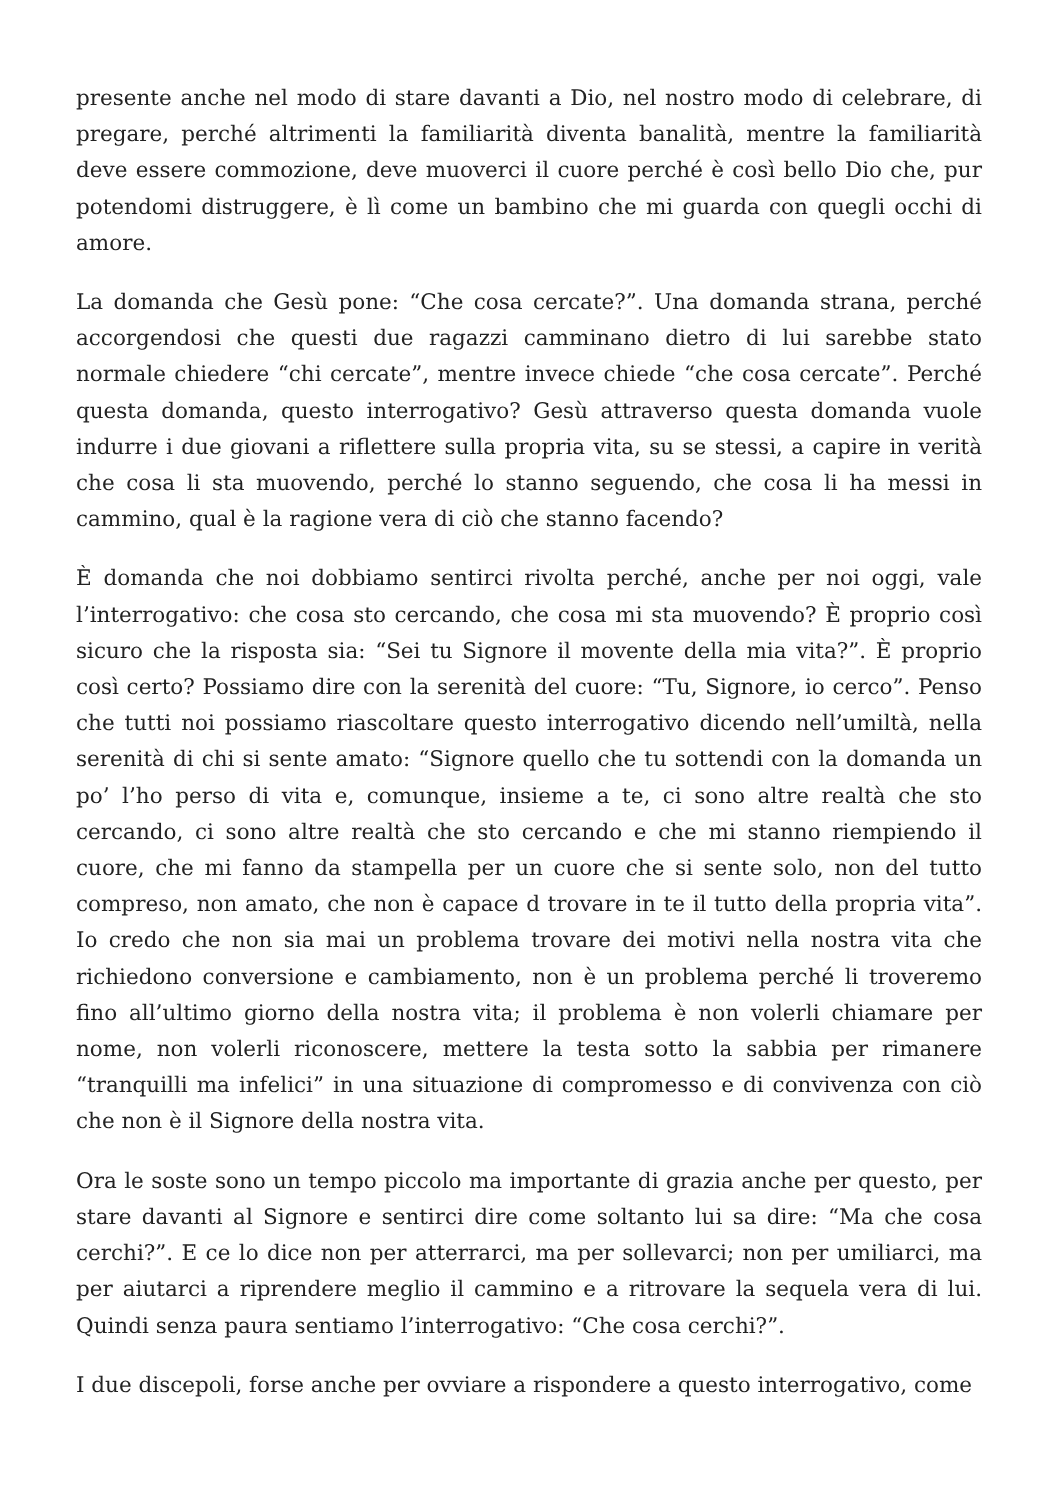presente anche nel modo di stare davanti a Dio, nel nostro modo di celebrare, di pregare, perché altrimenti la familiarità diventa banalità, mentre la familiarità deve essere commozione, deve muoverci il cuore perché è così bello Dio che, pur potendomi distruggere, è lì come un bambino che mi guarda con quegli occhi di amore.
La domanda che Gesù pone: “Che cosa cercate?”. Una domanda strana, perché accorgendosi che questi due ragazzi camminano dietro di lui sarebbe stato normale chiedere “chi cercate”, mentre invece chiede “che cosa cercate”. Perché questa domanda, questo interrogativo? Gesù attraverso questa domanda vuole indurre i due giovani a riflettere sulla propria vita, su se stessi, a capire in verità che cosa li sta muovendo, perché lo stanno seguendo, che cosa li ha messi in cammino, qual è la ragione vera di ciò che stanno facendo?
È domanda che noi dobbiamo sentirci rivolta perché, anche per noi oggi, vale l’interrogativo: che cosa sto cercando, che cosa mi sta muovendo? È proprio così sicuro che la risposta sia: “Sei tu Signore il movente della mia vita?”. È proprio così certo? Possiamo dire con la serenità del cuore: “Tu, Signore, io cerco”. Penso che tutti noi possiamo riascoltare questo interrogativo dicendo nell’umiltà, nella serenità di chi si sente amato: “Signore quello che tu sottendi con la domanda un po’ l’ho perso di vita e, comunque, insieme a te, ci sono altre realtà che sto cercando, ci sono altre realtà che sto cercando e che mi stanno riempiendo il cuore, che mi fanno da stampella per un cuore che si sente solo, non del tutto compreso, non amato, che non è capace d trovare in te il tutto della propria vita”. Io credo che non sia mai un problema trovare dei motivi nella nostra vita che richiedono conversione e cambiamento, non è un problema perché li troveremo fino all’ultimo giorno della nostra vita; il problema è non volerli chiamare per nome, non volerli riconoscere, mettere la testa sotto la sabbia per rimanere “tranquilli ma infelici” in una situazione di compromesso e di convivenza con ciò che non è il Signore della nostra vita.
Ora le soste sono un tempo piccolo ma importante di grazia anche per questo, per stare davanti al Signore e sentirci dire come soltanto lui sa dire: “Ma che cosa cerchi?”. E ce lo dice non per atterrarci, ma per sollevarci; non per umiliarci, ma per aiutarci a riprendere meglio il cammino e a ritrovare la sequela vera di lui. Quindi senza paura sentiamo l’interrogativo: “Che cosa cerchi?”.
I due discepoli, forse anche per ovviare a rispondere a questo interrogativo, come